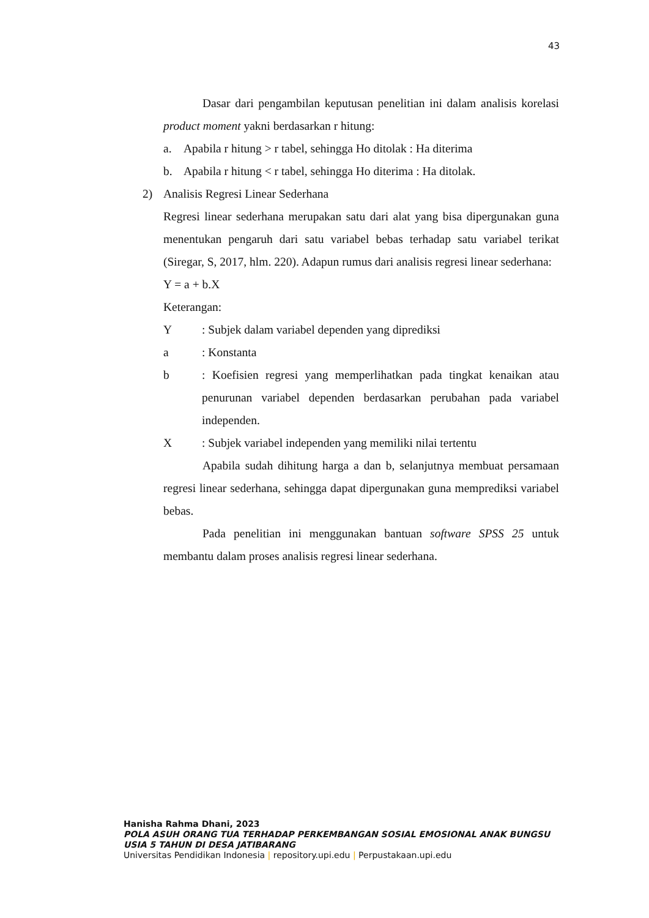43
Dasar dari pengambilan keputusan penelitian ini dalam analisis korelasi product moment yakni berdasarkan r hitung:
a. Apabila r hitung > r tabel, sehingga Ho ditolak : Ha diterima
b. Apabila r hitung < r tabel, sehingga Ho diterima : Ha ditolak.
2) Analisis Regresi Linear Sederhana
Regresi linear sederhana merupakan satu dari alat yang bisa dipergunakan guna menentukan pengaruh dari satu variabel bebas terhadap satu variabel terikat (Siregar, S, 2017, hlm. 220). Adapun rumus dari analisis regresi linear sederhana:
Y = a + b.X
Keterangan:
Y: Subjek dalam variabel dependen yang diprediksi
a: Konstanta
b : Koefisien regresi yang memperlihatkan pada tingkat kenaikan atau penurunan variabel dependen berdasarkan perubahan pada variabel independen.
X: Subjek variabel independen yang memiliki nilai tertentu
Apabila sudah dihitung harga a dan b, selanjutnya membuat persamaan regresi linear sederhana, sehingga dapat dipergunakan guna memprediksi variabel bebas.
Pada penelitian ini menggunakan bantuan software SPSS 25 untuk membantu dalam proses analisis regresi linear sederhana.
Hanisha Rahma Dhani, 2023
POLA ASUH ORANG TUA TERHADAP PERKEMBANGAN SOSIAL EMOSIONAL ANAK BUNGSU USIA 5 TAHUN DI DESA JATIBARANG
Universitas Pendidikan Indonesia | repository.upi.edu | Perpustakaan.upi.edu